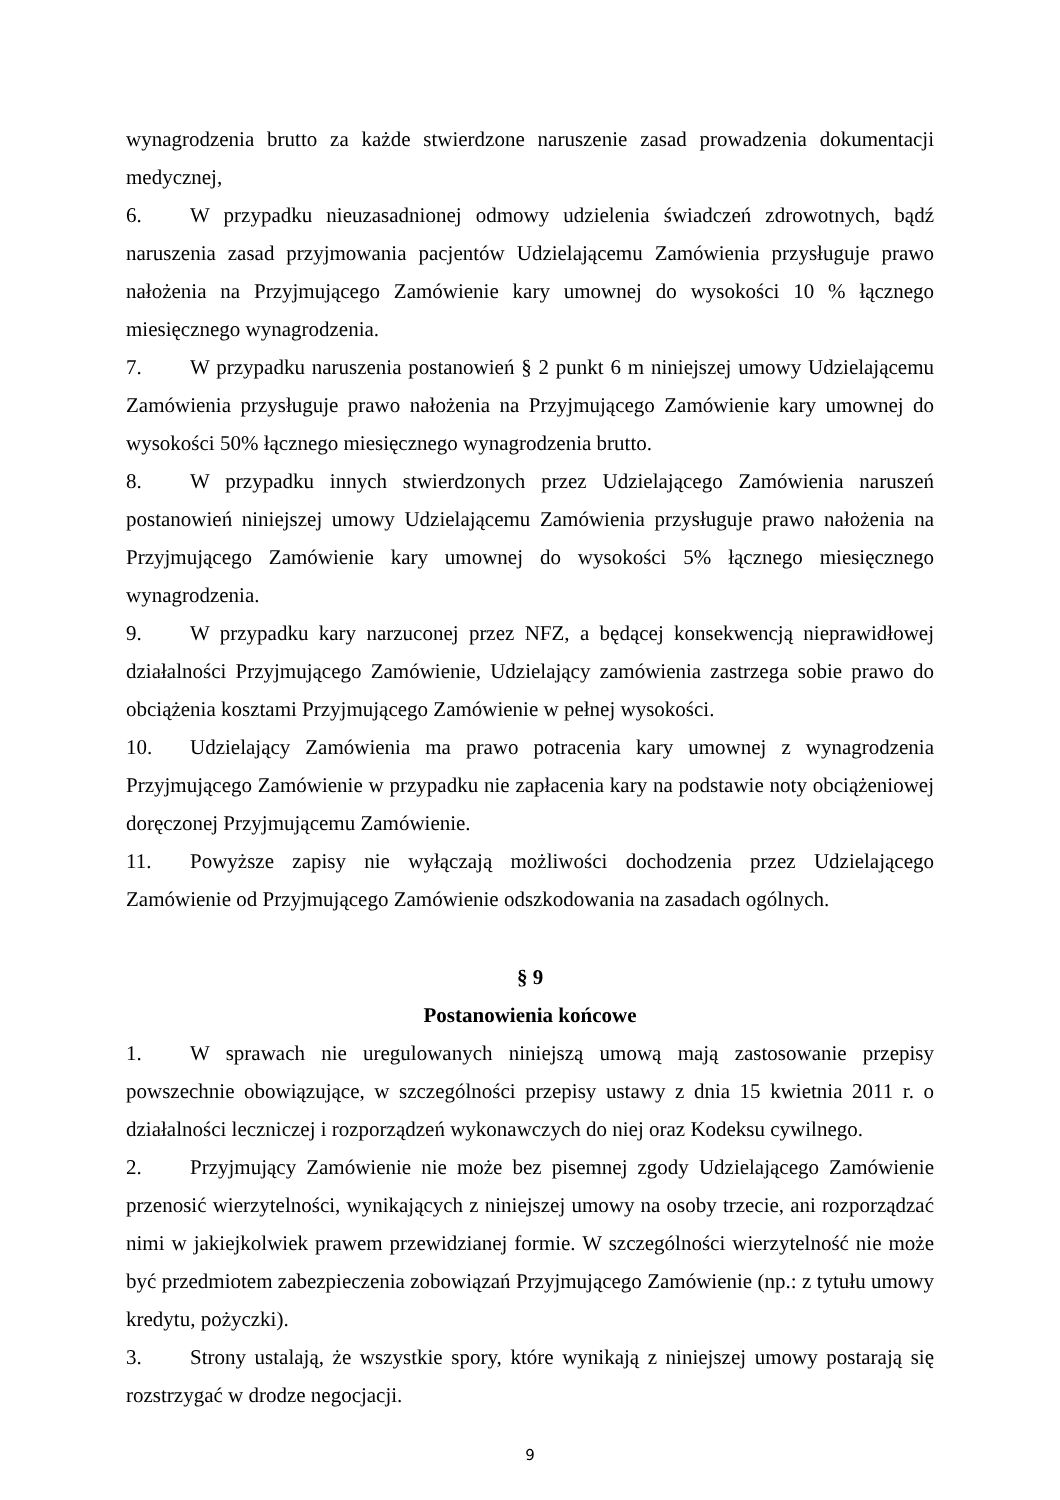wynagrodzenia brutto za każde stwierdzone naruszenie zasad prowadzenia dokumentacji medycznej,
6. W przypadku nieuzasadnionej odmowy udzielenia świadczeń zdrowotnych, bądź naruszenia zasad przyjmowania pacjentów Udzielającemu Zamówienia przysługuje prawo nałożenia na Przyjmującego Zamówienie kary umownej do wysokości 10 % łącznego miesięcznego wynagrodzenia.
7. W przypadku naruszenia postanowień § 2 punkt 6 m niniejszej umowy Udzielającemu Zamówienia przysługuje prawo nałożenia na Przyjmującego Zamówienie kary umownej do wysokości 50% łącznego miesięcznego wynagrodzenia brutto.
8. W przypadku innych stwierdzonych przez Udzielającego Zamówienia naruszeń postanowień niniejszej umowy Udzielającemu Zamówienia przysługuje prawo nałożenia na Przyjmującego Zamówienie kary umownej do wysokości 5% łącznego miesięcznego wynagrodzenia.
9. W przypadku kary narzuconej przez NFZ, a będącej konsekwencją nieprawidłowej działalności Przyjmującego Zamówienie, Udzielający zamówienia zastrzega sobie prawo do obciążenia kosztami Przyjmującego Zamówienie w pełnej wysokości.
10. Udzielający Zamówienia ma prawo potracenia kary umownej z wynagrodzenia Przyjmującego Zamówienie w przypadku nie zapłacenia kary na podstawie noty obciążeniowej doręczonej Przyjmującemu Zamówienie.
11. Powyższe zapisy nie wyłączają możliwości dochodzenia przez Udzielającego Zamówienie od Przyjmującego Zamówienie odszkodowania na zasadach ogólnych.
§ 9
Postanowienia końcowe
1. W sprawach nie uregulowanych niniejszą umową mają zastosowanie przepisy powszechnie obowiązujące, w szczególności przepisy ustawy z dnia 15 kwietnia 2011 r. o działalności leczniczej i rozporządzeń wykonawczych do niej oraz Kodeksu cywilnego.
2. Przyjmujący Zamówienie nie może bez pisemnej zgody Udzielającego Zamówienie przenosić wierzytelności, wynikających z niniejszej umowy na osoby trzecie, ani rozporządzać nimi w jakiejkolwiek prawem przewidzianej formie. W szczególności wierzytelność nie może być przedmiotem zabezpieczenia zobowiązań Przyjmującego Zamówienie (np.: z tytułu umowy kredytu, pożyczki).
3. Strony ustalają, że wszystkie spory, które wynikają z niniejszej umowy postarają się rozstrzygać w drodze negocjacji.
9